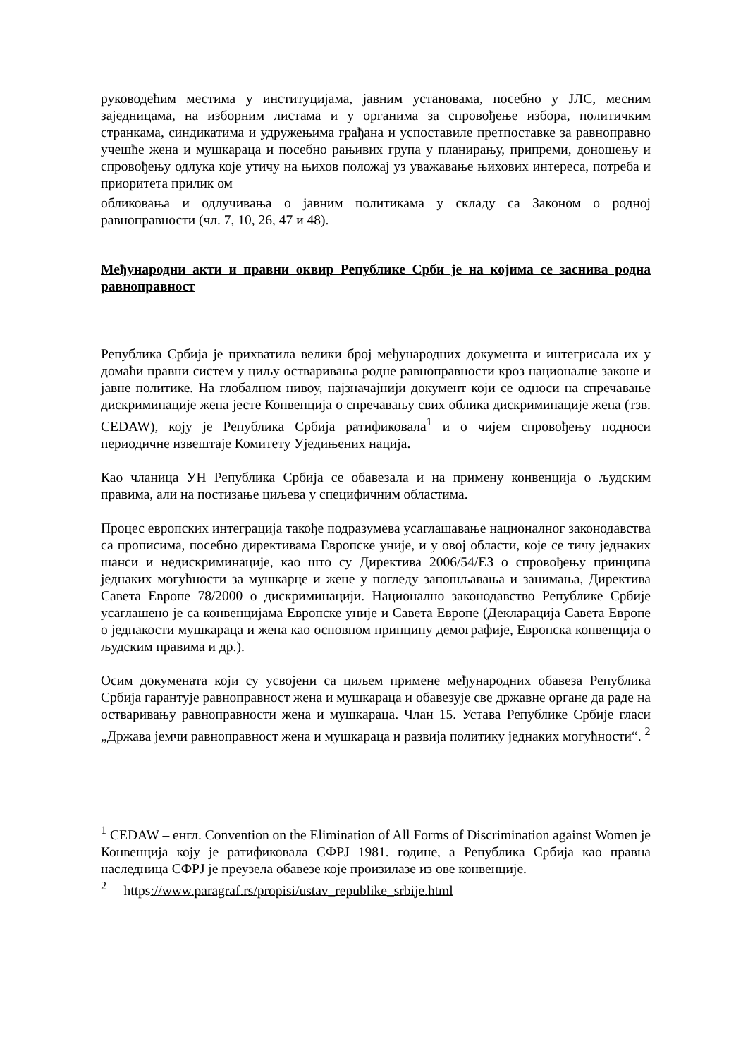руководећим местима у институцијама, јавним установама, посебно у ЈЛС, месним заједницама, на изборним листама и у органима за спровођење избора, политичким странкама, синдикатима и удружењима грађана и успоставиле претпоставке за равноправно учешће жена и мушкараца и посебно рањивих група у планирању, припреми, доношењу и спровођењу одлука које утичу на њихов положај уз уважавање њихових интереса, потреба и приоритета прилик ом
обликовања и одлучивања о јавним политикама у складу са Законом о родној равноправности (чл. 7, 10, 26, 47 и 48).
Међународни акти и правни оквир Републике Срби је на којима се заснива родна равноправност
Република Србија је прихватила велики број међународних документа и интегрисала их у домаћи правни систем у циљу остваривања родне равноправности кроз националне законе и јавне политике. На глобалном нивоу, најзначајнији документ који се односи на спречавање дискриминације жена јесте Конвенција о спречавању свих облика дискриминације жена (тзв. CEDAW), коју је Република Србија ратификовала<sup>1</sup> и о чијем спровођењу подноси периодичне извештаје Комитету Уједињених нација.
Као чланица УН Република Србија се обавезала и на примену конвенција о људским правима, али на постизање циљева у специфичним областима.
Процес европских интеграција такође подразумева усаглашавање националног законодавства са прописима, посебно директивама Европске уније, и у овој области, које се тичу једнаких шанси и недискриминације, као што су Директива 2006/54/ЕЗ о спровођењу принципа једнаких могућности за мушкарце и жене у погледу запошљавања и занимања, Директива Савета Европе 78/2000 о дискриминацији. Национално законодавство Републике Србије усаглашено је са конвенцијама Европске уније и Савета Европе (Декларација Савета Европе о једнакости мушкараца и жена као основном принципу демографије, Европска конвенција о људским правима и др.).
Осим докумената који су усвојени са циљем примене међународних обавеза Република Србија гарантује равноправност жена и мушкараца и обавезује све државне органе да раде на остваривању равноправности жена и мушкараца. Члан 15. Устава Републике Србије гласи „Држава јемчи равноправност жена и мушкараца и развија политику једнаких могућности“. <sup>2</sup>
<sup>1</sup> CEDAW – енгл. Convention on the Elimination of All Forms of Discrimination against Women је Конвенција коју је ратификовала СФРЈ 1981. године, а Република Србија као правна наследница СФРЈ је преузела обавезе које произилазе из ове конвенције.
<sup>2</sup> https://www.paragraf.rs/propisi/ustav_republike_srbije.html